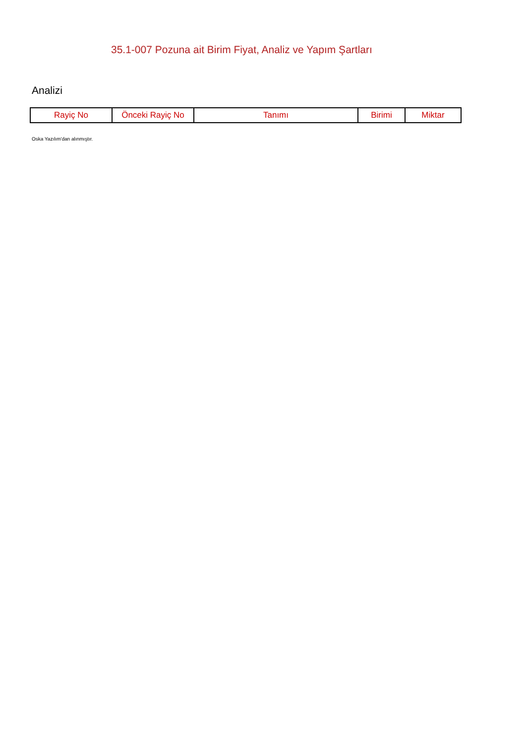35.1-007 Pozuna ait Birim Fiyat, Analiz ve Yapım Şartları
Analizi
| Rayiç No | Önceki Rayiç No | Tanımı | Birimi | Miktar |
| --- | --- | --- | --- | --- |
Oska Yazılım'dan alınmıştır.